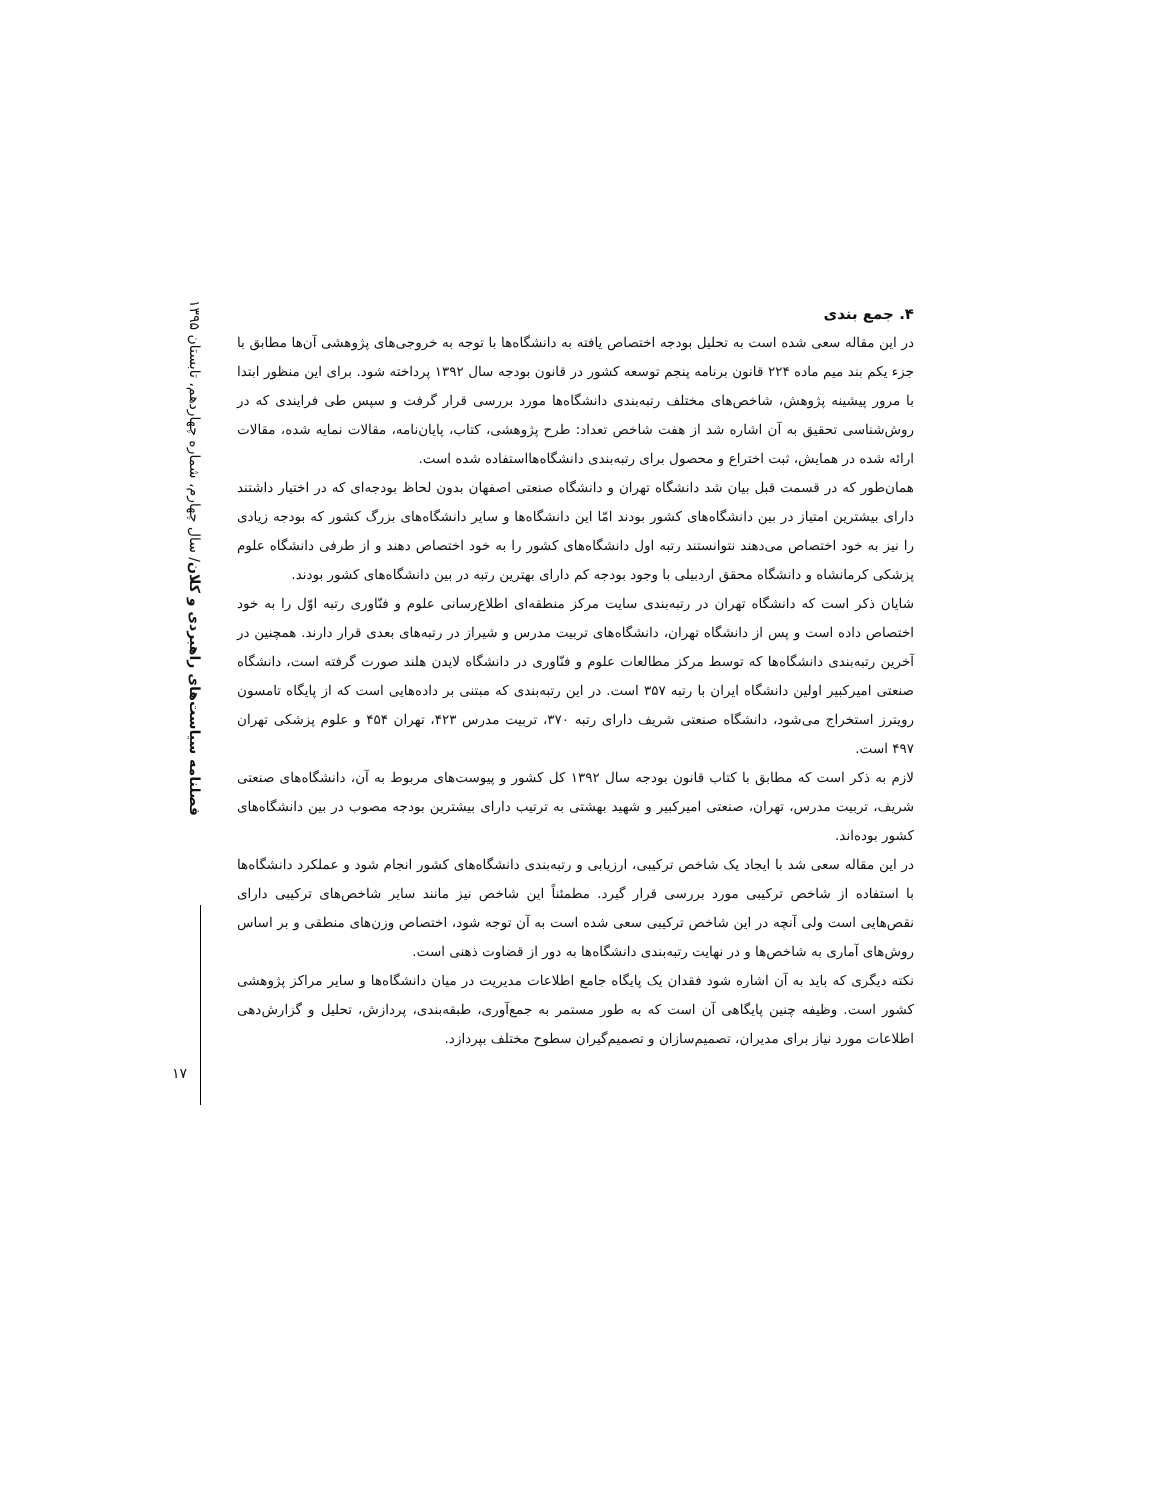فصلنامه سیاست‌های راهبردی و کلان/ سال چهارم، شماره چهاردهم، تابستان ۱۳۹۵
۴. جمع بندی
در این مقاله سعی شده است به تحلیل بودجه اختصاص یافته به دانشگاه‌ها با توجه به خروجی‌های پژوهشی آن‌ها مطابق با جزء یکم بند میم ماده ۲۲۴ قانون برنامه پنجم توسعه کشور در قانون بودجه سال ۱۳۹۲ پرداخته شود. برای این منظور ابتدا با مرور پیشینه پژوهش، شاخص‌های مختلف رتبه‌بندی دانشگاه‌ها مورد بررسی قرار گرفت و سپس طی فرایندی که در روش‌شناسی تحقیق به آن اشاره شد از هفت شاخص تعداد: طرح پژوهشی، کتاب، پایان‌نامه، مقالات نمایه شده، مقالات ارائه شده در همایش، ثبت اختراع و محصول برای رتبه‌بندی دانشگاه‌هااستفاده شده است.
همان‌طور که در قسمت قبل بیان شد دانشگاه تهران و دانشگاه صنعتی اصفهان بدون لحاظ بودجه‌ای که در اختیار داشتند دارای بیشترین امتیاز در بین دانشگاه‌های کشور بودند امّا این دانشگاه‌ها و سایر دانشگاه‌های بزرگ کشور که بودجه زیادی را نیز به خود اختصاص می‌دهند نتوانستند رتبه اول دانشگاه‌های کشور را به خود اختصاص دهند و از طرفی دانشگاه علوم پزشکی کرمانشاه و دانشگاه محقق اردبیلی با وجود بودجه کم دارای بهترین رتبه در بین دانشگاه‌های کشور بودند.
شایان ذکر است که دانشگاه تهران در رتبه‌بندی سایت مرکز منطقه‌ای اطلاع‌رسانی علوم و فنّاوری رتبه اوّل را به خود اختصاص داده است و پس از دانشگاه تهران، دانشگاه‌های تربیت مدرس و شیراز در رتبه‌های بعدی قرار دارند. همچنین در آخرین رتبه‌بندی دانشگاه‌ها که توسط مرکز مطالعات علوم و فنّاوری در دانشگاه لایدن هلند صورت گرفته است، دانشگاه صنعتی امیرکبیر اولین دانشگاه ایران با رتبه ۳۵۷ است. در این رتبه‌بندی که مبتنی بر داده‌هایی است که از پایگاه تامسون رویترز استخراج می‌شود، دانشگاه صنعتی شریف دارای رتبه ۳۷۰، تربیت مدرس ۴۲۳، تهران ۴۵۴ و علوم پزشکی تهران ۴۹۷ است.
لازم به ذکر است که مطابق با کتاب قانون بودجه سال ۱۳۹۲ کل کشور و پیوست‌های مربوط به آن، دانشگاه‌های صنعتی شریف، تربیت مدرس، تهران، صنعتی امیرکبیر و شهید بهشتی به ترتیب دارای بیشترین بودجه مصوب در بین دانشگاه‌های کشور بوده‌اند.
در این مقاله سعی شد با ایجاد یک شاخص ترکیبی، ارزیابی و رتبه‌بندی دانشگاه‌های کشور انجام شود و عملکرد دانشگاه‌ها با استفاده از شاخص ترکیبی مورد بررسی قرار گیرد. مطمئناً این شاخص نیز مانند سایر شاخص‌های ترکیبی دارای نقص‌هایی است ولی آنچه در این شاخص ترکیبی سعی شده است به آن توجه شود، اختصاص وزن‌های منطقی و بر اساس روش‌های آماری به شاخص‌ها و در نهایت رتبه‌بندی دانشگاه‌ها به دور از قضاوت ذهنی است.
نکته دیگری که باید به آن اشاره شود فقدان یک پایگاه جامع اطلاعات مدیریت در میان دانشگاه‌ها و سایر مراکز پژوهشی کشور است. وظیفه چنین پایگاهی آن است که به طور مستمر به جمع‌آوری، طبقه‌بندی، پردازش، تحلیل و گزارش‌دهی اطلاعات مورد نیاز برای مدیران، تصمیم‌سازان و تصمیم‌گیران سطوح مختلف بپردازد.
۱۷